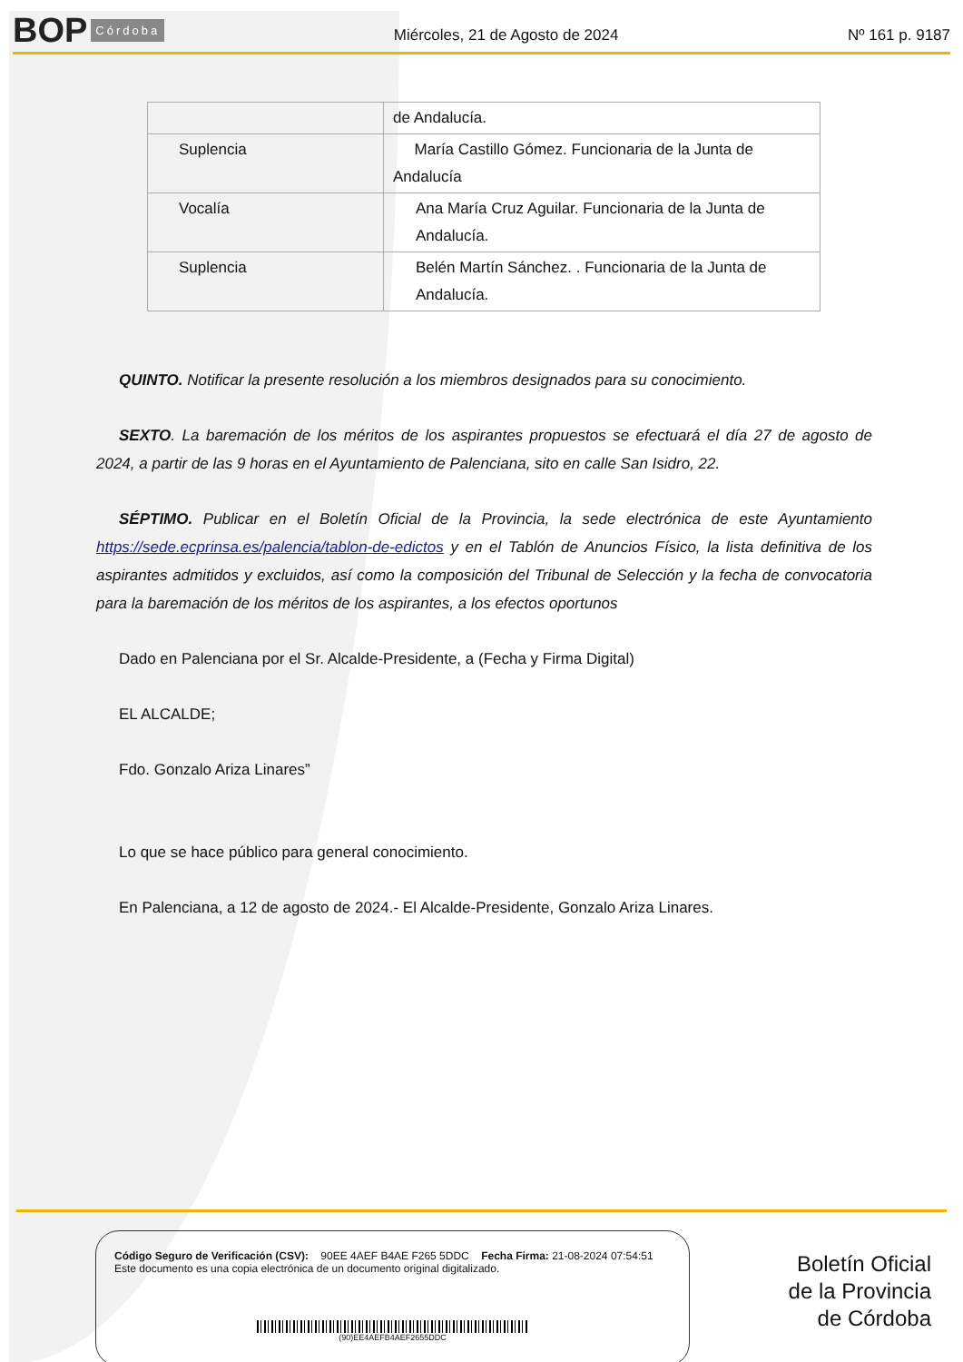BOP Córdoba
Miércoles, 21 de Agosto de 2024
Nº 161 p. 9187
| | de Andalucía. |
| Suplencia | María Castillo Gómez. Funcionaria de la Junta de Andalucía |
| Vocalía | Ana María Cruz Aguilar. Funcionaria de la Junta de Andalucía. |
| Suplencia | Belén Martín Sánchez. . Funcionaria de la Junta de Andalucía. |
QUINTO. Notificar la presente resolución a los miembros designados para su conocimiento.
SEXTO. La baremación de los méritos de los aspirantes propuestos se efectuará el día 27 de agosto de 2024, a partir de las 9 horas en el Ayuntamiento de Palenciana, sito en calle San Isidro, 22.
SÉPTIMO. Publicar en el Boletín Oficial de la Provincia, la sede electrónica de este Ayuntamiento https://sede.ecprinsa.es/palencia/tablon-de-edictos y en el Tablón de Anuncios Físico, la lista definitiva de los aspirantes admitidos y excluidos, así como la composición del Tribunal de Selección y la fecha de convocatoria para la baremación de los méritos de los aspirantes, a los efectos oportunos
Dado en Palenciana por el Sr. Alcalde-Presidente, a (Fecha y Firma Digital)
EL ALCALDE;
Fdo. Gonzalo Ariza Linares”
Lo que se hace público para general conocimiento.
En Palenciana, a 12 de agosto de 2024.- El Alcalde-Presidente, Gonzalo Ariza Linares.
Código Seguro de Verificación (CSV): 90EE 4AEF B4AE F265 5DDC Fecha Firma: 21-08-2024 07:54:51
Este documento es una copia electrónica de un documento original digitalizado.
(90)EE4AEFB4AEF2655DDC
Boletín Oficial
de la Provincia
de Córdoba